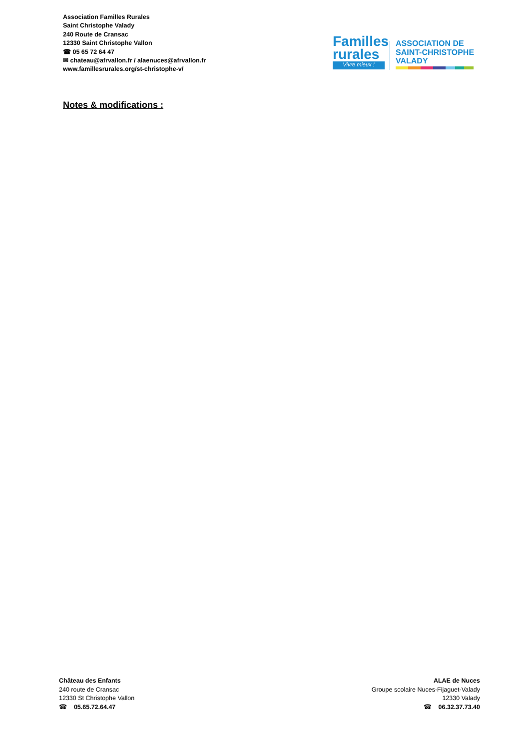Association Familles Rurales
Saint Christophe Valady
240 Route de Cransac
12330 Saint Christophe Vallon
☎ 05 65 72 64 47
✉ chateau@afrvallon.fr / alaenuces@afrvallon.fr
www.famillesrurales.org/st-christophe-v/
Familles
rurales
Vivre mieux !
ASSOCIATION DE
SAINT-CHRISTOPHE
VALADY
Notes & modifications :
Château des Enfants
240 route de Cransac
12330 St Christophe Vallon
☎ 05.65.72.64.47
ALAE de Nuces
Groupe scolaire Nuces-Fijaguet-Valady
12330 Valady
☎ 06.32.37.73.40